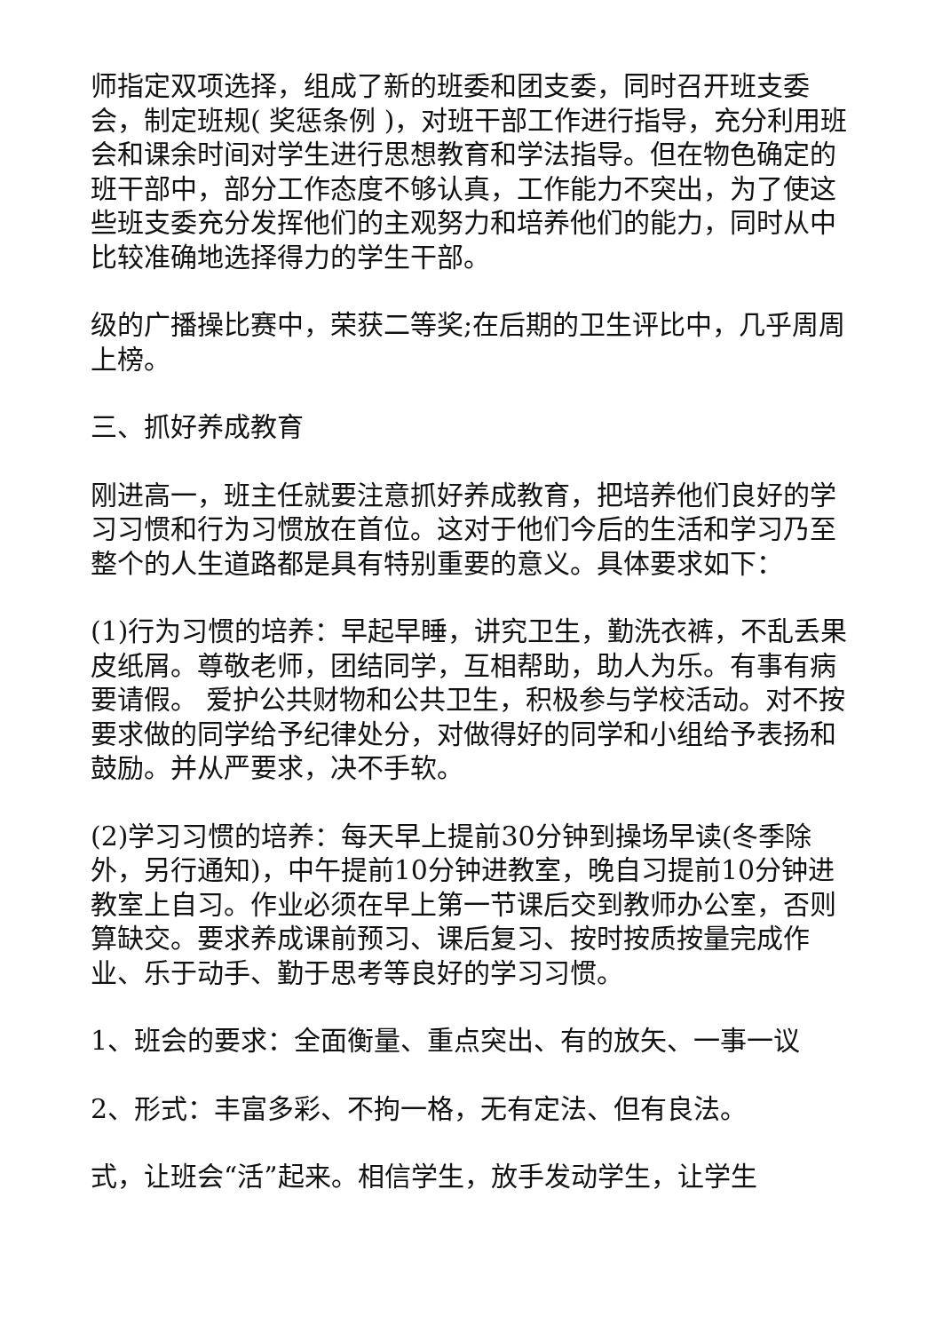师指定双项选择，组成了新的班委和团支委，同时召开班支委会，制定班规( 奖惩条例 )，对班干部工作进行指导，充分利用班会和课余时间对学生进行思想教育和学法指导。但在物色确定的班干部中，部分工作态度不够认真，工作能力不突出，为了使这些班支委充分发挥他们的主观努力和培养他们的能力，同时从中比较准确地选择得力的学生干部。
级的广播操比赛中，荣获二等奖;在后期的卫生评比中，几乎周周上榜。
三、抓好养成教育
刚进高一，班主任就要注意抓好养成教育，把培养他们良好的学习习惯和行为习惯放在首位。这对于他们今后的生活和学习乃至整个的人生道路都是具有特别重要的意义。具体要求如下：
(1)行为习惯的培养：早起早睡，讲究卫生，勤洗衣裤，不乱丢果皮纸屑。尊敬老师，团结同学，互相帮助，助人为乐。有事有病要请假。 爱护公共财物和公共卫生，积极参与学校活动。对不按要求做的同学给予纪律处分，对做得好的同学和小组给予表扬和鼓励。并从严要求，决不手软。
(2)学习习惯的培养：每天早上提前30分钟到操场早读(冬季除外，另行通知)，中午提前10分钟进教室，晚自习提前10分钟进教室上自习。作业必须在早上第一节课后交到教师办公室，否则算缺交。要求养成课前预习、课后复习、按时按质按量完成作业、乐于动手、勤于思考等良好的学习习惯。
1、班会的要求：全面衡量、重点突出、有的放矢、一事一议
2、形式：丰富多彩、不拘一格，无有定法、但有良法。
式，让班会“活”起来。相信学生，放手发动学生，让学生